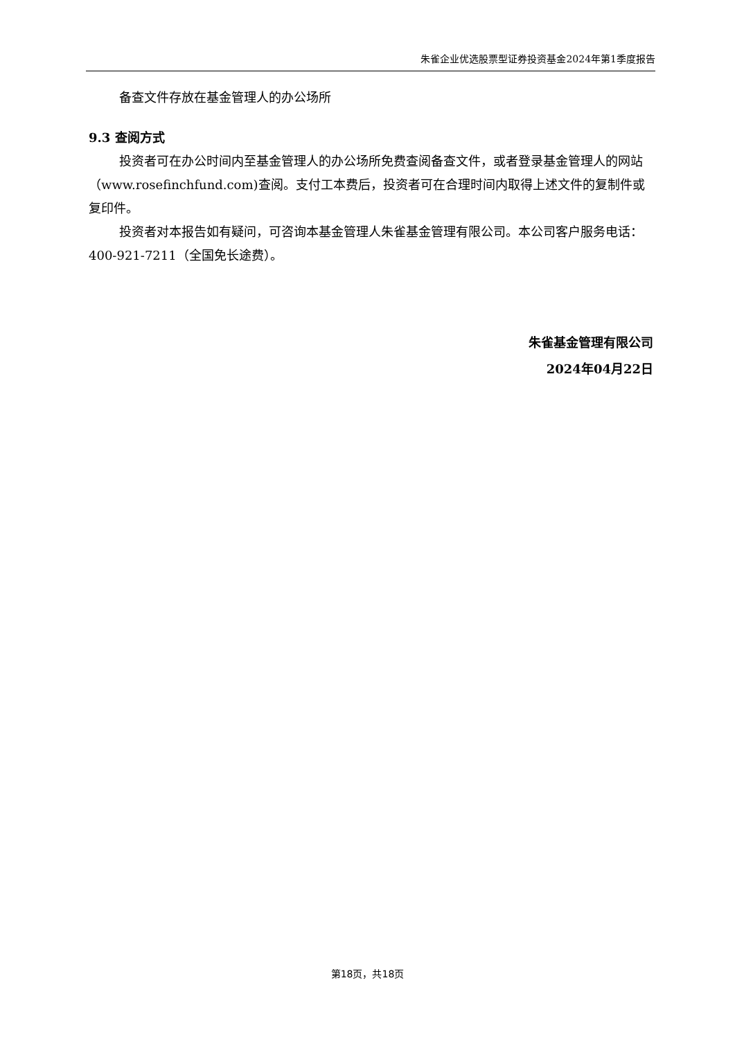朱雀企业优选股票型证券投资基金2024年第1季度报告
备查文件存放在基金管理人的办公场所
9.3 查阅方式
投资者可在办公时间内至基金管理人的办公场所免费查阅备查文件，或者登录基金管理人的网站（www.rosefinchfund.com)查阅。支付工本费后，投资者可在合理时间内取得上述文件的复制件或复印件。
投资者对本报告如有疑问，可咨询本基金管理人朱雀基金管理有限公司。本公司客户服务电话：400-921-7211（全国免长途费）。
朱雀基金管理有限公司
2024年04月22日
第18页，共18页